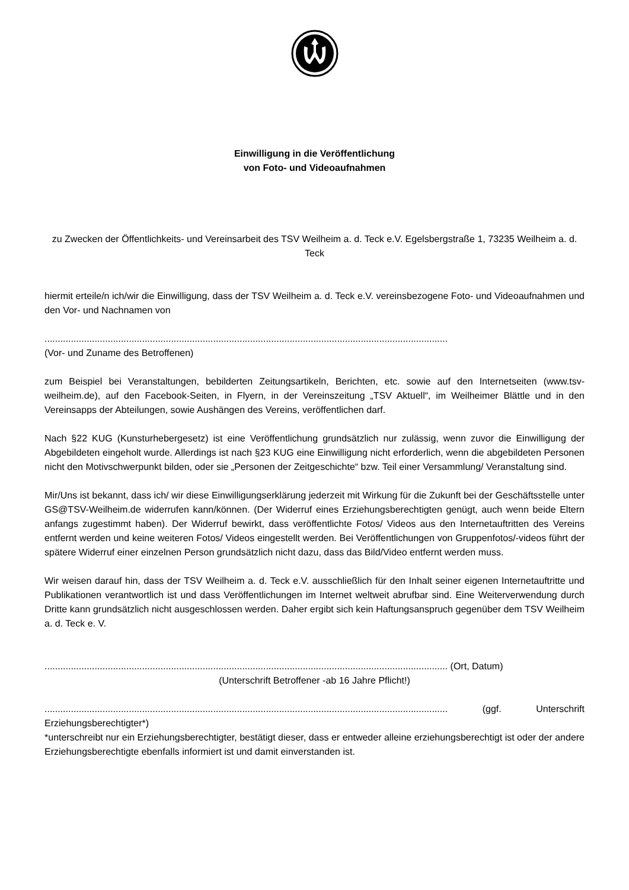Einwilligung in die Veröffentlichung
von Foto- und Videoaufnahmen
zu Zwecken der Öffentlichkeits- und Vereinsarbeit des TSV Weilheim a. d. Teck e.V. Egelsbergstraße 1, 73235 Weilheim a. d. Teck
hiermit erteile/n ich/wir die Einwilligung, dass der TSV Weilheim a. d. Teck e.V. vereinsbezogene Foto- und Videoaufnahmen und den Vor- und Nachnamen von
.........................................................................................................................................................
(Vor- und Zuname des Betroffenen)
zum Beispiel bei Veranstaltungen, bebilderten Zeitungsartikeln, Berichten, etc. sowie auf den Internetseiten (www.tsv-weilheim.de), auf den Facebook-Seiten, in Flyern, in der Vereinszeitung „TSV Aktuell“, im Weilheimer Blättle und in den Vereinsapps der Abteilungen, sowie Aushängen des Vereins, veröffentlichen darf.
Nach §22 KUG (Kunsturhebergesetz) ist eine Veröffentlichung grundsätzlich nur zulässig, wenn zuvor die Einwilligung der Abgebildeten eingeholt wurde. Allerdings ist nach §23 KUG eine Einwilligung nicht erforderlich, wenn die abgebildeten Personen nicht den Motivschwerpunkt bilden, oder sie „Personen der Zeitgeschichte“ bzw. Teil einer Versammlung/ Veranstaltung sind.
Mir/Uns ist bekannt, dass ich/ wir diese Einwilligungserklärung jederzeit mit Wirkung für die Zukunft bei der Geschäftsstelle unter GS@TSV-Weilheim.de widerrufen kann/können. (Der Widerruf eines Erziehungsberechtigten genügt, auch wenn beide Eltern anfangs zugestimmt haben). Der Widerruf bewirkt, dass veröffentlichte Fotos/ Videos aus den Internetauftritten des Vereins entfernt werden und keine weiteren Fotos/ Videos eingestellt werden. Bei Veröffentlichungen von Gruppenfotos/-videos führt der spätere Widerruf einer einzelnen Person grundsätzlich nicht dazu, dass das Bild/Video entfernt werden muss.
Wir weisen darauf hin, dass der TSV Weilheim a. d. Teck e.V. ausschließlich für den Inhalt seiner eigenen Internetauftritte und Publikationen verantwortlich ist und dass Veröffentlichungen im Internet weltweit abrufbar sind. Eine Weiterverwendung durch Dritte kann grundsätzlich nicht ausgeschlossen werden. Daher ergibt sich kein Haftungsanspruch gegenüber dem TSV Weilheim a. d. Teck e. V.
......................................................................................................................................................... (Ort, Datum)
(Unterschrift Betroffener -ab 16 Jahre Pflicht!)
......................................................................................................................................................... (ggf. Unterschrift Erziehungsberechtigter*)
*unterschreibt nur ein Erziehungsberechtigter, bestätigt dieser, dass er entweder alleine erziehungsberechtigt ist oder der andere Erziehungsberechtigte ebenfalls informiert ist und damit einverstanden ist.